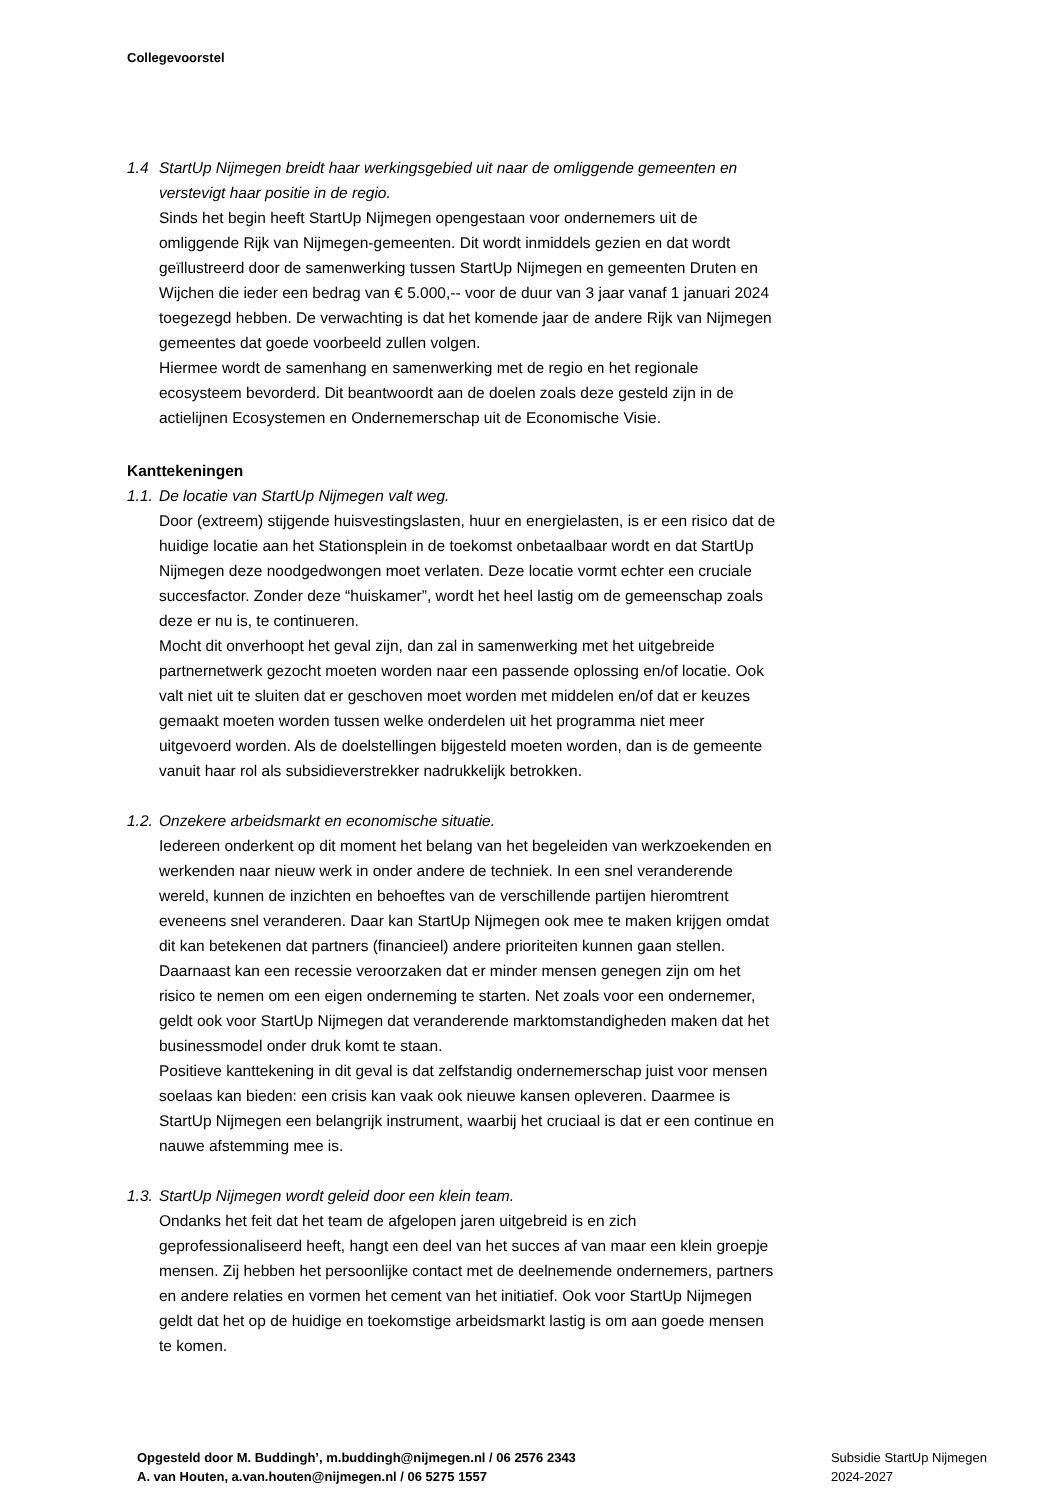Collegevoorstel
1.4 StartUp Nijmegen breidt haar werkingsgebied uit naar de omliggende gemeenten en verstevigt haar positie in de regio.
Sinds het begin heeft StartUp Nijmegen opengestaan voor ondernemers uit de omliggende Rijk van Nijmegen-gemeenten. Dit wordt inmiddels gezien en dat wordt geïllustreerd door de samenwerking tussen StartUp Nijmegen en gemeenten Druten en Wijchen die ieder een bedrag van € 5.000,-- voor de duur van 3 jaar vanaf 1 januari 2024 toegezegd hebben. De verwachting is dat het komende jaar de andere Rijk van Nijmegen gemeentes dat goede voorbeeld zullen volgen.
Hiermee wordt de samenhang en samenwerking met de regio en het regionale ecosysteem bevorderd. Dit beantwoordt aan de doelen zoals deze gesteld zijn in de actielijnen Ecosystemen en Ondernemerschap uit de Economische Visie.
Kanttekeningen
1.1. De locatie van StartUp Nijmegen valt weg.
Door (extreem) stijgende huisvestingslasten, huur en energielasten, is er een risico dat de huidige locatie aan het Stationsplein in de toekomst onbetaalbaar wordt en dat StartUp Nijmegen deze noodgedwongen moet verlaten. Deze locatie vormt echter een cruciale succesfactor. Zonder deze “huiskamer”, wordt het heel lastig om de gemeenschap zoals deze er nu is, te continueren.
Mocht dit onverhoopt het geval zijn, dan zal in samenwerking met het uitgebreide partnernetwerk gezocht moeten worden naar een passende oplossing en/of locatie. Ook valt niet uit te sluiten dat er geschoven moet worden met middelen en/of dat er keuzes gemaakt moeten worden tussen welke onderdelen uit het programma niet meer uitgevoerd worden. Als de doelstellingen bijgesteld moeten worden, dan is de gemeente vanuit haar rol als subsidieverstrekker nadrukkelijk betrokken.
1.2. Onzekere arbeidsmarkt en economische situatie.
Iedereen onderkent op dit moment het belang van het begeleiden van werkzoekenden en werkenden naar nieuw werk in onder andere de techniek. In een snel veranderende wereld, kunnen de inzichten en behoeftes van de verschillende partijen hieromtrent eveneens snel veranderen. Daar kan StartUp Nijmegen ook mee te maken krijgen omdat dit kan betekenen dat partners (financieel) andere prioriteiten kunnen gaan stellen. Daarnaast kan een recessie veroorzaken dat er minder mensen genegen zijn om het risico te nemen om een eigen onderneming te starten. Net zoals voor een ondernemer, geldt ook voor StartUp Nijmegen dat veranderende marktomstandigheden maken dat het businessmodel onder druk komt te staan.
Positieve kanttekening in dit geval is dat zelfstandig ondernemerschap juist voor mensen soelaas kan bieden: een crisis kan vaak ook nieuwe kansen opleveren. Daarmee is StartUp Nijmegen een belangrijk instrument, waarbij het cruciaal is dat er een continue en nauwe afstemming mee is.
1.3. StartUp Nijmegen wordt geleid door een klein team.
Ondanks het feit dat het team de afgelopen jaren uitgebreid is en zich geprofessionaliseerd heeft, hangt een deel van het succes af van maar een klein groepje mensen. Zij hebben het persoonlijke contact met de deelnemende ondernemers, partners en andere relaties en vormen het cement van het initiatief. Ook voor StartUp Nijmegen geldt dat het op de huidige en toekomstige arbeidsmarkt lastig is om aan goede mensen te komen.
Opgesteld door M. Buddingh’, m.buddingh@nijmegen.nl / 06 2576 2343
A. van Houten, a.van.houten@nijmegen.nl / 06 5275 1557
Subsidie StartUp Nijmegen
2024-2027